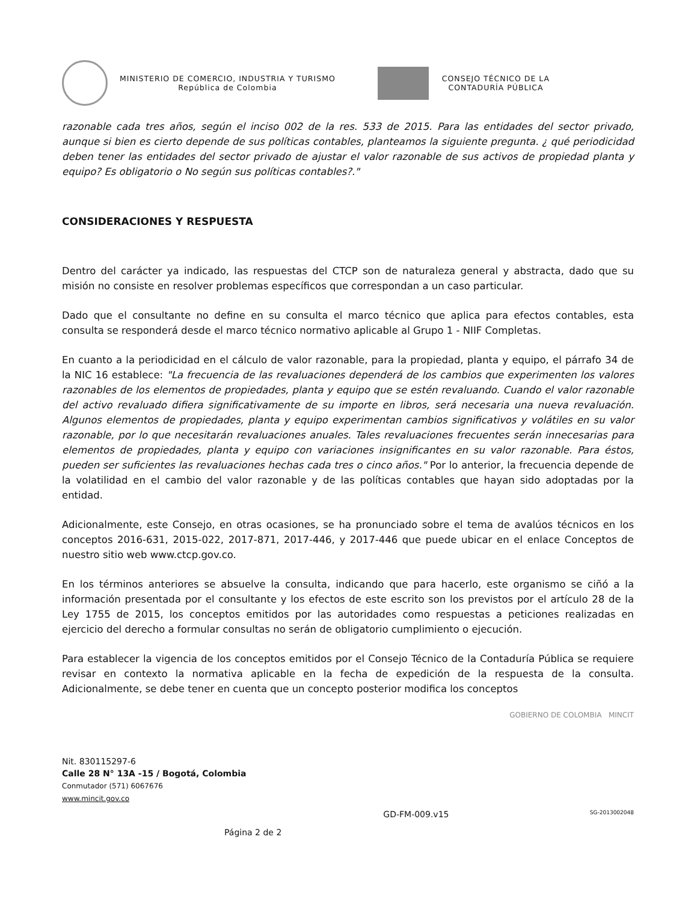MINISTERIO DE COMERCIO, INDUSTRIA Y TURISMO
República de Colombia
CONSEJO TÉCNICO DE LA
CONTADURÍA PÚBLICA
razonable cada tres años, según el inciso 002 de la res. 533 de 2015. Para las entidades del sector privado, aunque si bien es cierto depende de sus políticas contables, planteamos la siguiente pregunta. ¿ qué periodicidad deben tener las entidades del sector privado de ajustar el valor razonable de sus activos de propiedad planta y equipo? Es obligatorio o No según sus políticas contables?."
CONSIDERACIONES Y RESPUESTA
Dentro del carácter ya indicado, las respuestas del CTCP son de naturaleza general y abstracta, dado que su misión no consiste en resolver problemas específicos que correspondan a un caso particular.
Dado que el consultante no define en su consulta el marco técnico que aplica para efectos contables, esta consulta se responderá desde el marco técnico normativo aplicable al Grupo 1 - NIIF Completas.
En cuanto a la periodicidad en el cálculo de valor razonable, para la propiedad, planta y equipo, el párrafo 34 de la NIC 16 establece: "La frecuencia de las revaluaciones dependerá de los cambios que experimenten los valores razonables de los elementos de propiedades, planta y equipo que se estén revaluando. Cuando el valor razonable del activo revaluado difiera significativamente de su importe en libros, será necesaria una nueva revaluación. Algunos elementos de propiedades, planta y equipo experimentan cambios significativos y volátiles en su valor razonable, por lo que necesitarán revaluaciones anuales. Tales revaluaciones frecuentes serán innecesarias para elementos de propiedades, planta y equipo con variaciones insignificantes en su valor razonable. Para éstos, pueden ser suficientes las revaluaciones hechas cada tres o cinco años." Por lo anterior, la frecuencia depende de la volatilidad en el cambio del valor razonable y de las políticas contables que hayan sido adoptadas por la entidad.
Adicionalmente, este Consejo, en otras ocasiones, se ha pronunciado sobre el tema de avalúos técnicos en los conceptos 2016-631, 2015-022, 2017-871, 2017-446, y 2017-446 que puede ubicar en el enlace Conceptos de nuestro sitio web www.ctcp.gov.co.
En los términos anteriores se absuelve la consulta, indicando que para hacerlo, este organismo se ciñó a la información presentada por el consultante y los efectos de este escrito son los previstos por el artículo 28 de la Ley 1755 de 2015, los conceptos emitidos por las autoridades como respuestas a peticiones realizadas en ejercicio del derecho a formular consultas no serán de obligatorio cumplimiento o ejecución.
Para establecer la vigencia de los conceptos emitidos por el Consejo Técnico de la Contaduría Pública se requiere revisar en contexto la normativa aplicable en la fecha de expedición de la respuesta de la consulta. Adicionalmente, se debe tener en cuenta que un concepto posterior modifica los conceptos
GOBIERNO DE COLOMBIA MINCIT
Nit. 830115297-6
Calle 28 N° 13A -15 / Bogotá, Colombia
Conmutador (571) 6067676
www.mincit.gov.co
GD-FM-009.v15 SG-2013002048
Página 2 de 2